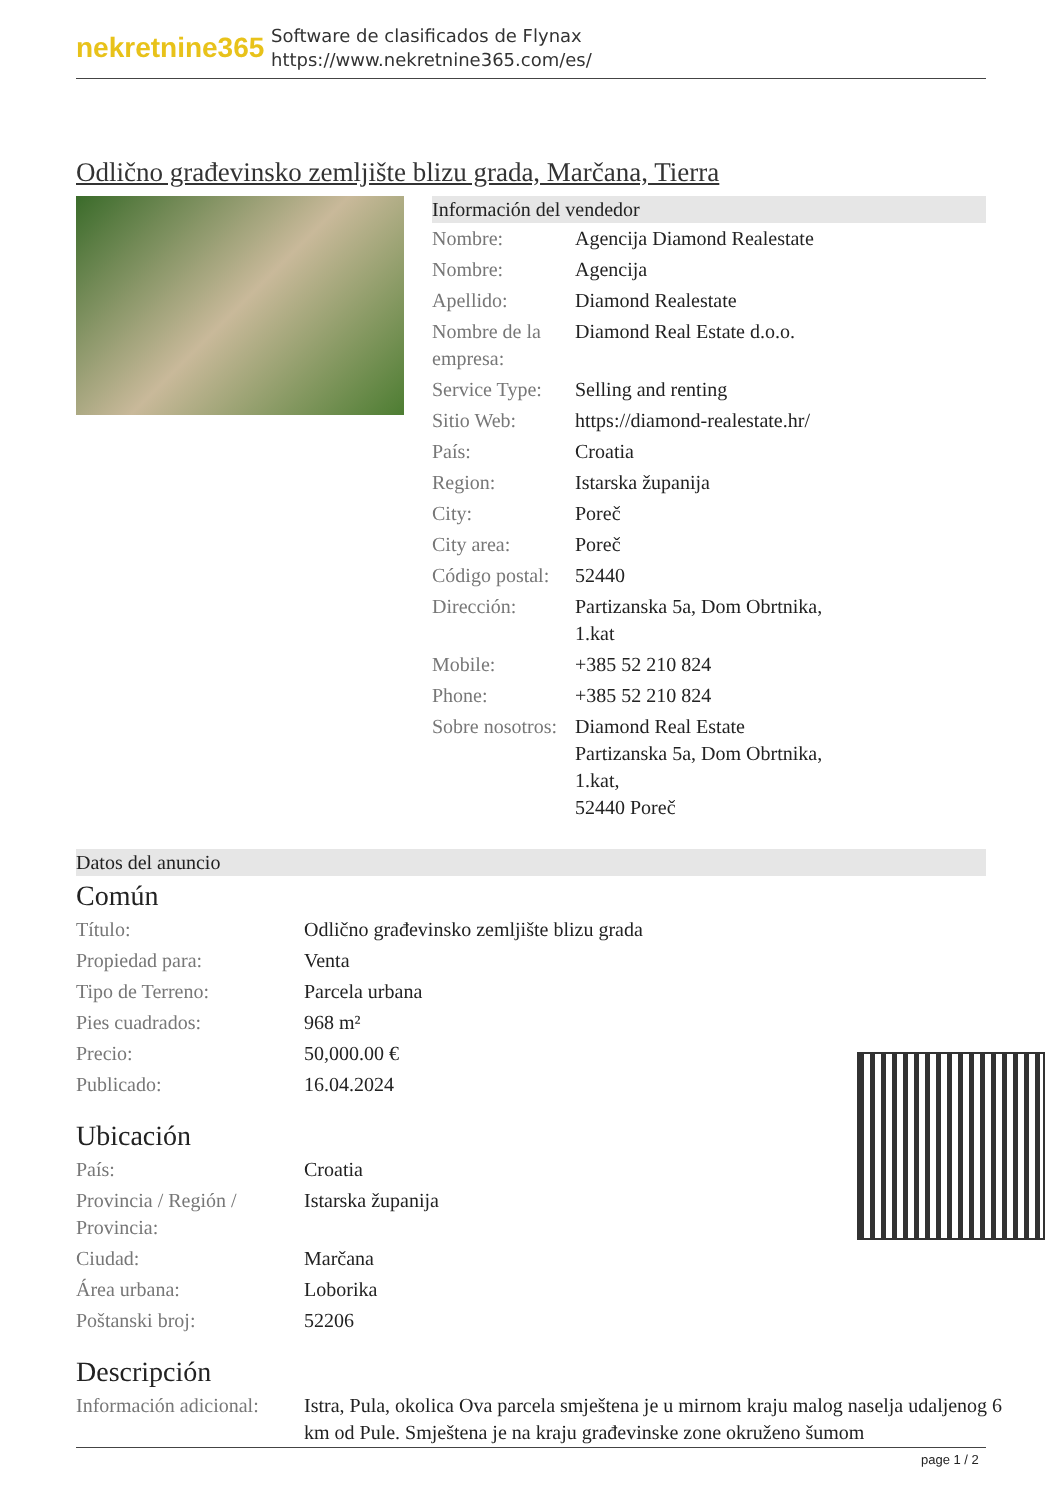nekretnine365
Software de clasificados de Flynax
https://www.nekretnine365.com/es/
Odlično građevinsko zemljište blizu grada, Marčana, Tierra
Información del vendedor
| Nombre: | Agencija Diamond Realestate |
| Nombre: | Agencija |
| Apellido: | Diamond Realestate |
| Nombre de la empresa: | Diamond Real Estate d.o.o. |
| Service Type: | Selling and renting |
| Sitio Web: | https://diamond-realestate.hr/ |
| País: | Croatia |
| Region: | Istarska županija |
| City: | Poreč |
| City area: | Poreč |
| Código postal: | 52440 |
| Dirección: | Partizanska 5a, Dom Obrtnika, 1.kat |
| Mobile: | +385 52 210 824 |
| Phone: | +385 52 210 824 |
| Sobre nosotros: | Diamond Real Estate Partizanska 5a, Dom Obrtnika, 1.kat, 52440 Poreč |
Datos del anuncio
Común
| Título: | Odlično građevinsko zemljište blizu grada |
| Propiedad para: | Venta |
| Tipo de Terreno: | Parcela urbana |
| Pies cuadrados: | 968 m² |
| Precio: | 50,000.00 € |
| Publicado: | 16.04.2024 |
Ubicación
| País: | Croatia |
| Provincia / Región / Provincia: | Istarska županija |
| Ciudad: | Marčana |
| Área urbana: | Loborika |
| Poštanski broj: | 52206 |
Descripción
| Información adicional: | Istra, Pula, okolica Ova parcela smještena je u mirnom kraju malog naselja udaljenog 6 km od Pule. Smještena je na kraju građevinske zone okruženo šumom |
page 1 / 2